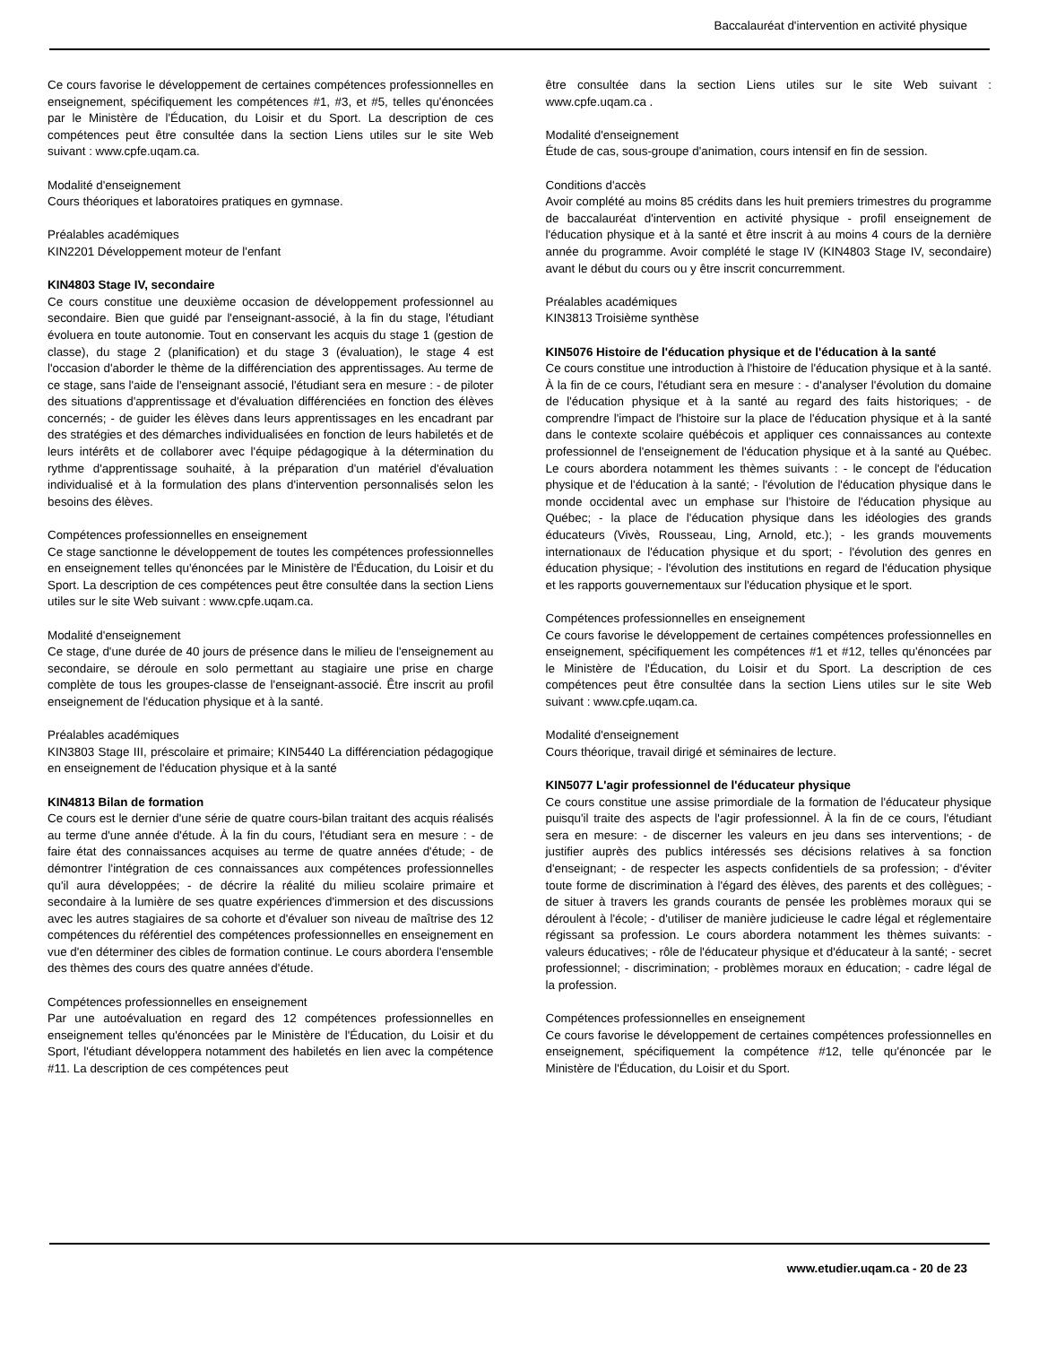Baccalauréat d'intervention en activité physique
Ce cours favorise le développement de certaines compétences professionnelles en enseignement, spécifiquement les compétences #1, #3, et #5, telles qu'énoncées par le Ministère de l'Éducation, du Loisir et du Sport. La description de ces compétences peut être consultée dans la section Liens utiles sur le site Web suivant : www.cpfe.uqam.ca.
Modalité d'enseignement
Cours théoriques et laboratoires pratiques en gymnase.
Préalables académiques
KIN2201 Développement moteur de l'enfant
KIN4803 Stage IV, secondaire
Ce cours constitue une deuxième occasion de développement professionnel au secondaire. Bien que guidé par l'enseignant-associé, à la fin du stage, l'étudiant évoluera en toute autonomie. Tout en conservant les acquis du stage 1 (gestion de classe), du stage 2 (planification) et du stage 3 (évaluation), le stage 4 est l'occasion d'aborder le thème de la différenciation des apprentissages. Au terme de ce stage, sans l'aide de l'enseignant associé, l'étudiant sera en mesure : - de piloter des situations d'apprentissage et d'évaluation différenciées en fonction des élèves concernés; - de guider les élèves dans leurs apprentissages en les encadrant par des stratégies et des démarches individualisées en fonction de leurs habiletés et de leurs intérêts et de collaborer avec l'équipe pédagogique à la détermination du rythme d'apprentissage souhaité, à la préparation d'un matériel d'évaluation individualisé et à la formulation des plans d'intervention personnalisés selon les besoins des élèves.
Compétences professionnelles en enseignement
Ce stage sanctionne le développement de toutes les compétences professionnelles en enseignement telles qu'énoncées par le Ministère de l'Éducation, du Loisir et du Sport. La description de ces compétences peut être consultée dans la section Liens utiles sur le site Web suivant : www.cpfe.uqam.ca.
Modalité d'enseignement
Ce stage, d'une durée de 40 jours de présence dans le milieu de l'enseignement au secondaire, se déroule en solo permettant au stagiaire une prise en charge complète de tous les groupes-classe de l'enseignant-associé. Être inscrit au profil enseignement de l'éducation physique et à la santé.
Préalables académiques
KIN3803 Stage III, préscolaire et primaire; KIN5440 La différenciation pédagogique en enseignement de l'éducation physique et à la santé
KIN4813 Bilan de formation
Ce cours est le dernier d'une série de quatre cours-bilan traitant des acquis réalisés au terme d'une année d'étude. À la fin du cours, l'étudiant sera en mesure : - de faire état des connaissances acquises au terme de quatre années d'étude; - de démontrer l'intégration de ces connaissances aux compétences professionnelles qu'il aura développées; - de décrire la réalité du milieu scolaire primaire et secondaire à la lumière de ses quatre expériences d'immersion et des discussions avec les autres stagiaires de sa cohorte et d'évaluer son niveau de maîtrise des 12 compétences du référentiel des compétences professionnelles en enseignement en vue d'en déterminer des cibles de formation continue. Le cours abordera l'ensemble des thèmes des cours des quatre années d'étude.
Compétences professionnelles en enseignement
Par une autoévaluation en regard des 12 compétences professionnelles en enseignement telles qu'énoncées par le Ministère de l'Éducation, du Loisir et du Sport, l'étudiant développera notamment des habiletés en lien avec la compétence #11. La description de ces compétences peut
être consultée dans la section Liens utiles sur le site Web suivant : www.cpfe.uqam.ca .
Modalité d'enseignement
Étude de cas, sous-groupe d'animation, cours intensif en fin de session.
Conditions d'accès
Avoir complété au moins 85 crédits dans les huit premiers trimestres du programme de baccalauréat d'intervention en activité physique - profil enseignement de l'éducation physique et à la santé et être inscrit à au moins 4 cours de la dernière année du programme. Avoir complété le stage IV (KIN4803 Stage IV, secondaire) avant le début du cours ou y être inscrit concurremment.
Préalables académiques
KIN3813 Troisième synthèse
KIN5076 Histoire de l'éducation physique et de l'éducation à la santé
Ce cours constitue une introduction à l'histoire de l'éducation physique et à la santé. À la fin de ce cours, l'étudiant sera en mesure : - d'analyser l'évolution du domaine de l'éducation physique et à la santé au regard des faits historiques; - de comprendre l'impact de l'histoire sur la place de l'éducation physique et à la santé dans le contexte scolaire québécois et appliquer ces connaissances au contexte professionnel de l'enseignement de l'éducation physique et à la santé au Québec. Le cours abordera notamment les thèmes suivants : - le concept de l'éducation physique et de l'éducation à la santé; - l'évolution de l'éducation physique dans le monde occidental avec un emphase sur l'histoire de l'éducation physique au Québec; - la place de l'éducation physique dans les idéologies des grands éducateurs (Vivès, Rousseau, Ling, Arnold, etc.); - les grands mouvements internationaux de l'éducation physique et du sport; - l'évolution des genres en éducation physique; - l'évolution des institutions en regard de l'éducation physique et les rapports gouvernementaux sur l'éducation physique et le sport.
Compétences professionnelles en enseignement
Ce cours favorise le développement de certaines compétences professionnelles en enseignement, spécifiquement les compétences #1 et #12, telles qu'énoncées par le Ministère de l'Éducation, du Loisir et du Sport. La description de ces compétences peut être consultée dans la section Liens utiles sur le site Web suivant : www.cpfe.uqam.ca.
Modalité d'enseignement
Cours théorique, travail dirigé et séminaires de lecture.
KIN5077 L'agir professionnel de l'éducateur physique
Ce cours constitue une assise primordiale de la formation de l'éducateur physique puisqu'il traite des aspects de l'agir professionnel. À la fin de ce cours, l'étudiant sera en mesure: - de discerner les valeurs en jeu dans ses interventions; - de justifier auprès des publics intéressés ses décisions relatives à sa fonction d'enseignant; - de respecter les aspects confidentiels de sa profession; - d'éviter toute forme de discrimination à l'égard des élèves, des parents et des collègues; - de situer à travers les grands courants de pensée les problèmes moraux qui se déroulent à l'école; - d'utiliser de manière judicieuse le cadre légal et réglementaire régissant sa profession. Le cours abordera notamment les thèmes suivants: - valeurs éducatives; - rôle de l'éducateur physique et d'éducateur à la santé; - secret professionnel; - discrimination; - problèmes moraux en éducation; - cadre légal de la profession.
Compétences professionnelles en enseignement
Ce cours favorise le développement de certaines compétences professionnelles en enseignement, spécifiquement la compétence #12, telle qu'énoncée par le Ministère de l'Éducation, du Loisir et du Sport.
www.etudier.uqam.ca - 20 de 23